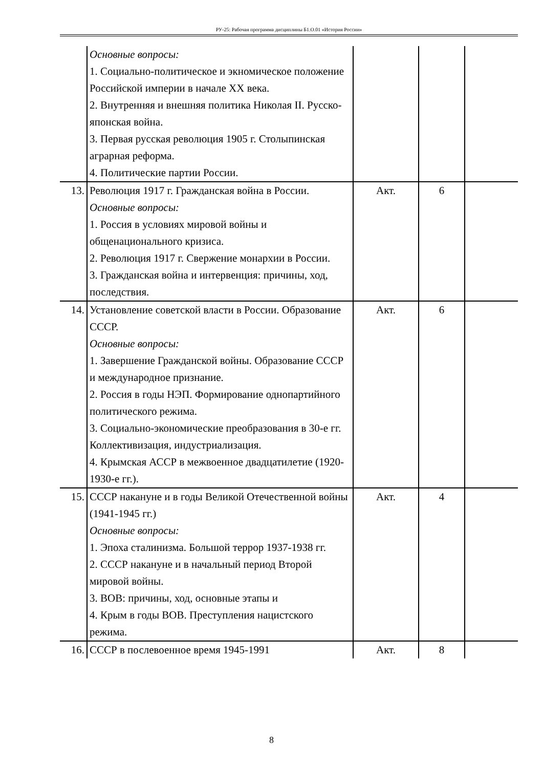РУ-25: Рабочая программа дисциплины Б1.О.01 «История России»
| | Основные вопросы: 1. Социально-политическое и экномическое положение Российской империи в начале XX века. 2. Внутренняя и внешняя политика Николая II. Русско-японская война. 3. Первая русская революция 1905 г. Столыпинская аграрная реформа. 4. Политические партии России. | | | |
| 13. | Революция 1917 г. Гражданская война в России. Основные вопросы: 1. Россия в условиях мировой войны и общенационального кризиса. 2. Революция 1917 г. Свержение монархии в России. 3. Гражданская война и интервенция: причины, ход, последствия. | Акт. | 6 | |
| 14. | Установление советской власти в России. Образование СССР. Основные вопросы: 1. Завершение Гражданской войны. Образование СССР и международное признание. 2. Россия в годы НЭП. Формирование однопартийного политического режима. 3. Социально-экономические преобразования в 30-е гг. Коллективизация, индустриализация. 4. Крымская АССР в межвоенное двадцатилетие (1920-1930-е гг.). | Акт. | 6 | |
| 15. | СССР накануне и в годы Великой Отечественной войны (1941-1945 гг.) Основные вопросы: 1. Эпоха сталинизма. Большой террор 1937-1938 гг. 2. СССР накануне и в начальный период Второй мировой войны. 3. ВОВ: причины, ход, основные этапы и 4. Крым в годы ВОВ. Преступления нацистского режима. | Акт. | 4 | |
| 16. | СССР в послевоенное время 1945-1991 | Акт. | 8 | |
8